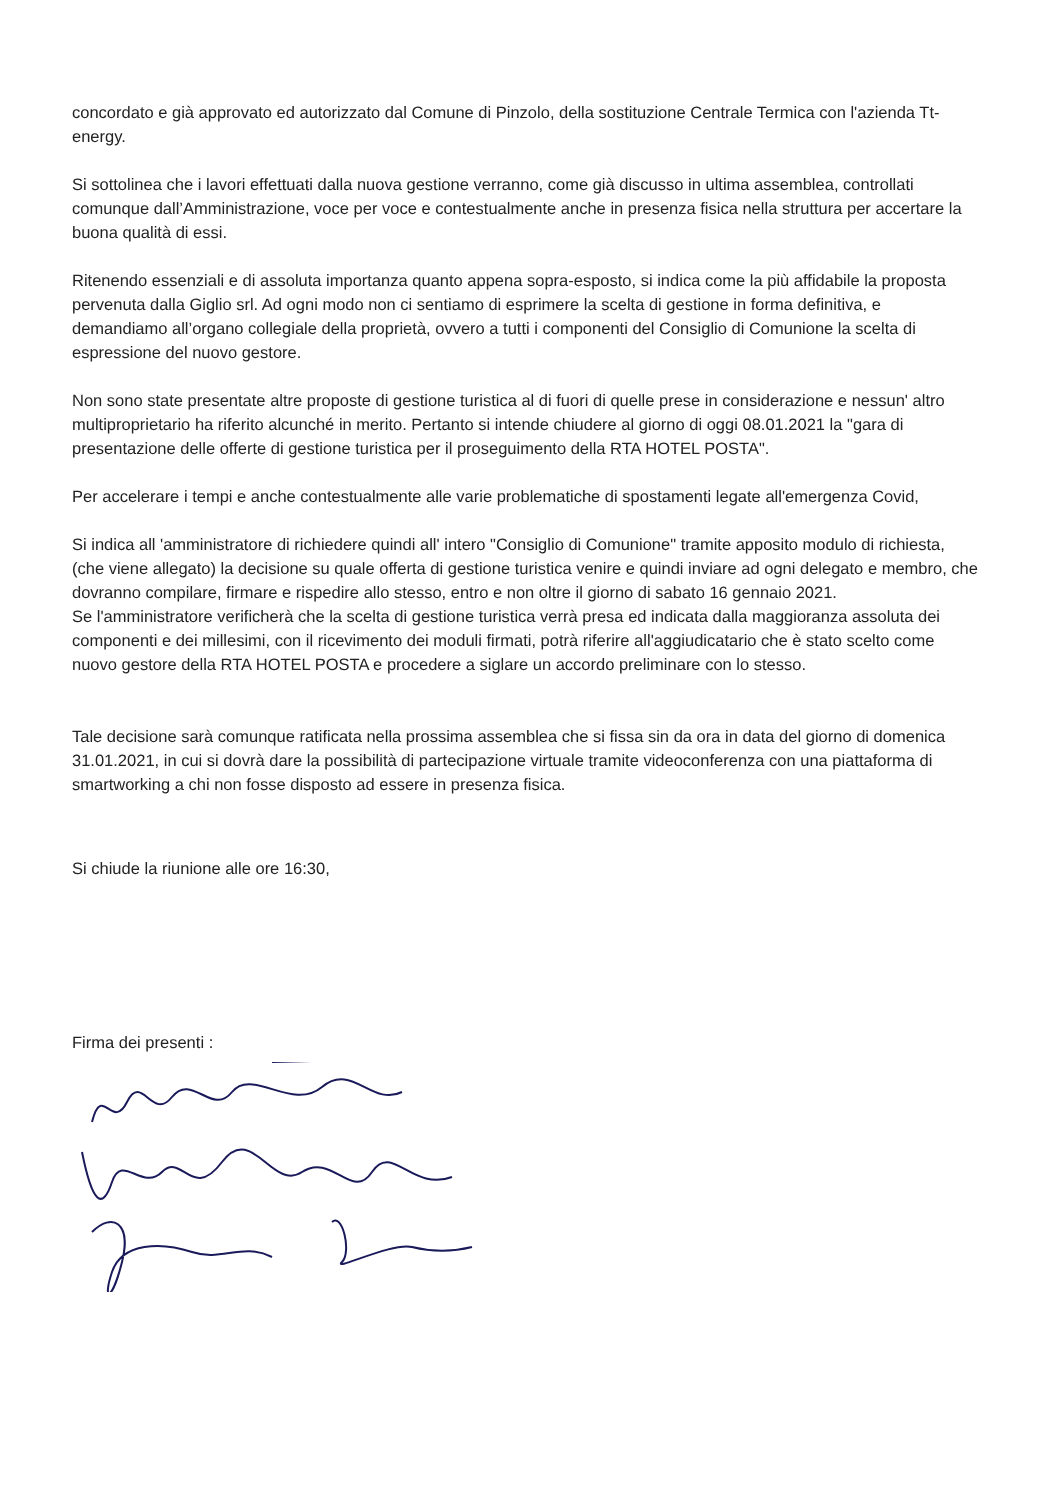concordato e già approvato ed autorizzato dal Comune di Pinzolo, della sostituzione Centrale Termica con l'azienda Tt-energy.
Si sottolinea che i lavori effettuati dalla nuova gestione verranno, come già discusso in ultima assemblea, controllati comunque dall’Amministrazione, voce per voce e contestualmente anche in presenza fisica nella struttura per accertare la buona qualità di essi.
Ritenendo essenziali e di assoluta importanza quanto appena sopra-esposto, si indica come la più affidabile la proposta pervenuta dalla Giglio srl. Ad ogni modo non ci sentiamo di esprimere la scelta di gestione in forma definitiva, e demandiamo all’organo collegiale della proprietà, ovvero a tutti i componenti del Consiglio di Comunione la scelta di espressione del nuovo gestore.
Non sono state presentate altre proposte di gestione turistica al di fuori di quelle prese in considerazione e nessun' altro multiproprietario ha riferito alcunché in merito. Pertanto si intende chiudere al giorno di oggi 08.01.2021 la "gara di presentazione delle offerte di gestione turistica per il proseguimento della RTA HOTEL POSTA".
Per accelerare i tempi e anche contestualmente alle varie problematiche di spostamenti legate all'emergenza Covid,
Si indica all 'amministratore di richiedere quindi all' intero "Consiglio di Comunione" tramite apposito modulo di richiesta, (che viene allegato) la decisione su quale offerta di gestione turistica venire e quindi inviare ad ogni delegato e membro, che dovranno compilare, firmare e rispedire allo stesso, entro e non oltre il giorno di sabato 16 gennaio 2021.
Se l'amministratore verificherà che la scelta di gestione turistica verrà presa ed indicata dalla maggioranza assoluta dei componenti e dei millesimi, con il ricevimento dei moduli firmati, potrà riferire all'aggiudicatario che è stato scelto come nuovo gestore della RTA HOTEL POSTA e procedere a siglare un accordo preliminare con lo stesso.
Tale decisione sarà comunque ratificata nella prossima assemblea che si fissa sin da ora in data del giorno di domenica 31.01.2021, in cui si dovrà dare la possibilità di partecipazione virtuale tramite videoconferenza con una piattaforma di smartworking a chi non fosse disposto ad essere in presenza fisica.
Si chiude la riunione alle ore 16:30,
Firma dei presenti :